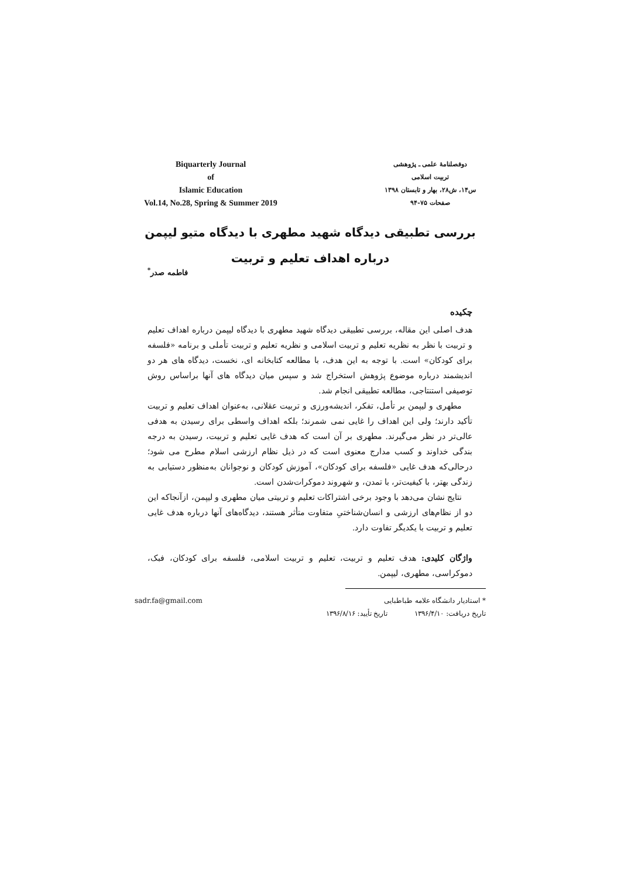Biquarterly Journal
of
Islamic Education
Vol.14, No.28, Spring & Summer 2019
دوفصلنامۀ علمی ـ پژوهشی
تربیت اسلامی
س۱۴، ش۲۸، بهار و تابستان ۱۳۹۸
صفحات ۷۵-۹۴
بررسی تطبیقی دیدگاه شهید مطهری با دیدگاه متیو لیپمن
درباره اهداف تعلیم و تربیت
فاطمه صدر<sup>*</sup>
چکیده
هدف اصلی این مقاله، بررسی تطبیقی دیدگاه شهید مطهری با دیدگاه لیپمن درباره اهداف تعلیم و تربیت با نظر به نظریه تعلیم و تربیت اسلامی و نظریه تعلیم و تربیت تأملی و برنامه «فلسفه برای کودکان» است. با توجه به این هدف، با مطالعه کتابخانه ای، نخست، دیدگاه های هر دو اندیشمند درباره موضوع پژوهش استخراج شد و سپس میان دیدگاه های آنها براساس روش توصیفی استنتاجی، مطالعه تطبیقی انجام شد.
مطهری و لیپمن بر تأمل، تفکر، اندیشه‌ورزی و تربیت عقلانی، به‌عنوان اهداف تعلیم و تربیت تأکید دارند؛ ولی این اهداف را غایی نمی شمرند؛ بلکه اهداف واسطی برای رسیدن به هدفی عالی‌تر در نظر می‌گیرند. مطهری بر آن است که هدف غایی تعلیم و تربیت، رسیدن به درجه بندگی خداوند و کسب مدارج معنوی است که در ذیل نظام ارزشی اسلام مطرح می شود؛ درحالی‌که هدف غایی «فلسفه برای کودکان»، آموزش کودکان و نوجوانان به‌منظور دستیابی به زندگی بهتر، با کیفیت‌تر، با تمدن، و شهروند دموکرات‌شدن است.
نتایج نشان می‌دهد با وجود برخی اشتراکات تعلیم و تربیتی میان مطهری و لیپمن، ازآنجاکه این دو از نظام‌های ارزشی و انسان‌شناختیِ متفاوت متأثر هستند، دیدگاه‌های آنها درباره هدف غایی تعلیم و تربیت با یکدیگر تفاوت دارد.
واژگان کلیدی: هدف تعلیم و تربیت، تعلیم و تربیت اسلامی، فلسفه برای کودکان، فبک، دموکراسی، مطهری، لیپمن.
* استادیار دانشگاه علامه طباطبایی sadr.fa@gmail.com
تاریخ دریافت: ۱۳۹۶/۴/۱۰ تاریخ تأیید: ۱۳۹۶/۸/۱۶